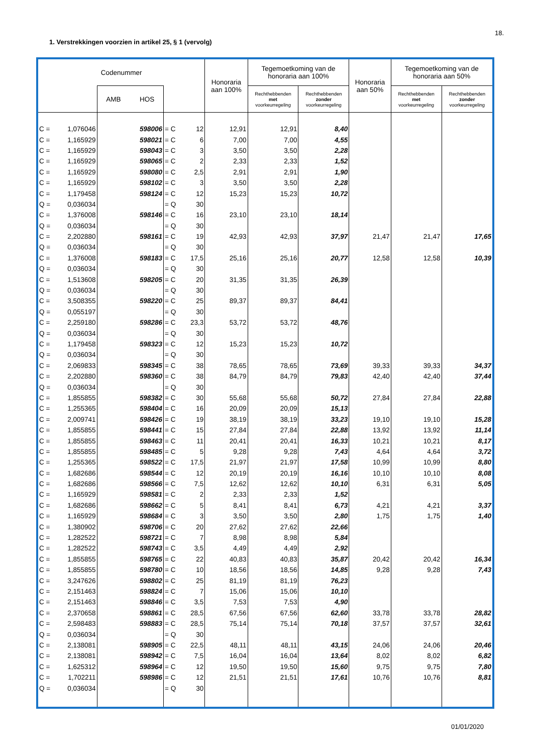18.
1. Verstrekkingen voorzien in artikel 25, § 1 (vervolg)
| Codenummer | | | | | | | Honoraria aan 100% | Tegemoetkoming van de honoraria aan 100% | | Honoraria aan 50% | Tegemoetkoming van de honoraria aan 50% | |
| --- | --- | --- | --- | --- | --- | --- | --- | --- | --- | --- | --- | --- |
| | | AMB HOS | | | | | | Rechthebbenden met voorkeurregeling | Rechthebbenden zonder voorkeurregeling | | Rechthebbenden met voorkeurregeling | Rechthebbenden zonder voorkeurregeling |
| C = | 1,076046 | | 598006 | = C | | 12 | 12,91 | 12,91 | 8,40 | | | |
| C = | 1,165929 | | 598021 | = C | | 6 | 7,00 | 7,00 | 4,55 | | | |
| C = | 1,165929 | | 598043 | = C | | 3 | 3,50 | 3,50 | 2,28 | | | |
| C = | 1,165929 | | 598065 | = C | | 2 | 2,33 | 2,33 | 1,52 | | | |
| C = | 1,165929 | | 598080 | = C | | 2,5 | 2,91 | 2,91 | 1,90 | | | |
| C = | 1,165929 | | 598102 | = C | | 3 | 3,50 | 3,50 | 2,28 | | | |
| C = | 1,179458 | | 598124 | = C | | 12 | 15,23 | 15,23 | 10,72 | | | |
| Q = | 0,036034 | | | = Q | | 30 | | | | | | |
| C = | 1,376008 | | 598146 | = C | | 16 | 23,10 | 23,10 | 18,14 | | | |
| Q = | 0,036034 | | | = Q | | 30 | | | | | | |
| C = | 2,202880 | | 598161 | = C | | 19 | 42,93 | 42,93 | 37,97 | 21,47 | 21,47 | 17,65 |
| Q = | 0,036034 | | | = Q | | 30 | | | | | | |
| C = | 1,376008 | | 598183 | = C | | 17,5 | 25,16 | 25,16 | 20,77 | 12,58 | 12,58 | 10,39 |
| Q = | 0,036034 | | | = Q | | 30 | | | | | | |
| C = | 1,513608 | | 598205 | = C | | 20 | 31,35 | 31,35 | 26,39 | | | |
| Q = | 0,036034 | | | = Q | | 30 | | | | | | |
| C = | 3,508355 | | 598220 | = C | | 25 | 89,37 | 89,37 | 84,41 | | | |
| Q = | 0,055197 | | | = Q | | 30 | | | | | | |
| C = | 2,259180 | | 598286 | = C | | 23,3 | 53,72 | 53,72 | 48,76 | | | |
| Q = | 0,036034 | | | = Q | | 30 | | | | | | |
| C = | 1,179458 | | 598323 | = C | | 12 | 15,23 | 15,23 | 10,72 | | | |
| Q = | 0,036034 | | | = Q | | 30 | | | | | | |
| C = | 2,069833 | | 598345 | = C | | 38 | 78,65 | 78,65 | 73,69 | 39,33 | 39,33 | 34,37 |
| C = | 2,202880 | | 598360 | = C | | 38 | 84,79 | 84,79 | 79,83 | 42,40 | 42,40 | 37,44 |
| Q = | 0,036034 | | | = Q | | 30 | | | | | | |
| C = | 1,855855 | | 598382 | = C | | 30 | 55,68 | 55,68 | 50,72 | 27,84 | 27,84 | 22,88 |
| C = | 1,255365 | | 598404 | = C | | 16 | 20,09 | 20,09 | 15,13 | | | |
| C = | 2,009741 | | 598426 | = C | | 19 | 38,19 | 38,19 | 33,23 | 19,10 | 19,10 | 15,28 |
| C = | 1,855855 | | 598441 | = C | | 15 | 27,84 | 27,84 | 22,88 | 13,92 | 13,92 | 11,14 |
| C = | 1,855855 | | 598463 | = C | | 11 | 20,41 | 20,41 | 16,33 | 10,21 | 10,21 | 8,17 |
| C = | 1,855855 | | 598485 | = C | | 5 | 9,28 | 9,28 | 7,43 | 4,64 | 4,64 | 3,72 |
| C = | 1,255365 | | 598522 | = C | | 17,5 | 21,97 | 21,97 | 17,58 | 10,99 | 10,99 | 8,80 |
| C = | 1,682686 | | 598544 | = C | | 12 | 20,19 | 20,19 | 16,16 | 10,10 | 10,10 | 8,08 |
| C = | 1,682686 | | 598566 | = C | | 7,5 | 12,62 | 12,62 | 10,10 | 6,31 | 6,31 | 5,05 |
| C = | 1,165929 | | 598581 | = C | | 2 | 2,33 | 2,33 | 1,52 | | | |
| C = | 1,682686 | | 598662 | = C | | 5 | 8,41 | 8,41 | 6,73 | 4,21 | 4,21 | 3,37 |
| C = | 1,165929 | | 598684 | = C | | 3 | 3,50 | 3,50 | 2,80 | 1,75 | 1,75 | 1,40 |
| C = | 1,380902 | | 598706 | = C | | 20 | 27,62 | 27,62 | 22,66 | | | |
| C = | 1,282522 | | 598721 | = C | | 7 | 8,98 | 8,98 | 5,84 | | | |
| C = | 1,282522 | | 598743 | = C | | 3,5 | 4,49 | 4,49 | 2,92 | | | |
| C = | 1,855855 | | 598765 | = C | | 22 | 40,83 | 40,83 | 35,87 | 20,42 | 20,42 | 16,34 |
| C = | 1,855855 | | 598780 | = C | | 10 | 18,56 | 18,56 | 14,85 | 9,28 | 9,28 | 7,43 |
| C = | 3,247626 | | 598802 | = C | | 25 | 81,19 | 81,19 | 76,23 | | | |
| C = | 2,151463 | | 598824 | = C | | 7 | 15,06 | 15,06 | 10,10 | | | |
| C = | 2,151463 | | 598846 | = C | | 3,5 | 7,53 | 7,53 | 4,90 | | | |
| C = | 2,370658 | | 598861 | = C | | 28,5 | 67,56 | 67,56 | 62,60 | 33,78 | 33,78 | 28,82 |
| C = | 2,598483 | | 598883 | = C | | 28,5 | 75,14 | 75,14 | 70,18 | 37,57 | 37,57 | 32,61 |
| Q = | 0,036034 | | | = Q | | 30 | | | | | | |
| C = | 2,138081 | | 598905 | = C | | 22,5 | 48,11 | 48,11 | 43,15 | 24,06 | 24,06 | 20,46 |
| C = | 2,138081 | | 598942 | = C | | 7,5 | 16,04 | 16,04 | 13,64 | 8,02 | 8,02 | 6,82 |
| C = | 1,625312 | | 598964 | = C | | 12 | 19,50 | 19,50 | 15,60 | 9,75 | 9,75 | 7,80 |
| C = | 1,702211 | | 598986 | = C | | 12 | 21,51 | 21,51 | 17,61 | 10,76 | 10,76 | 8,81 |
| Q = | 0,036034 | | | = Q | | 30 | | | | | | |
01/01/2020